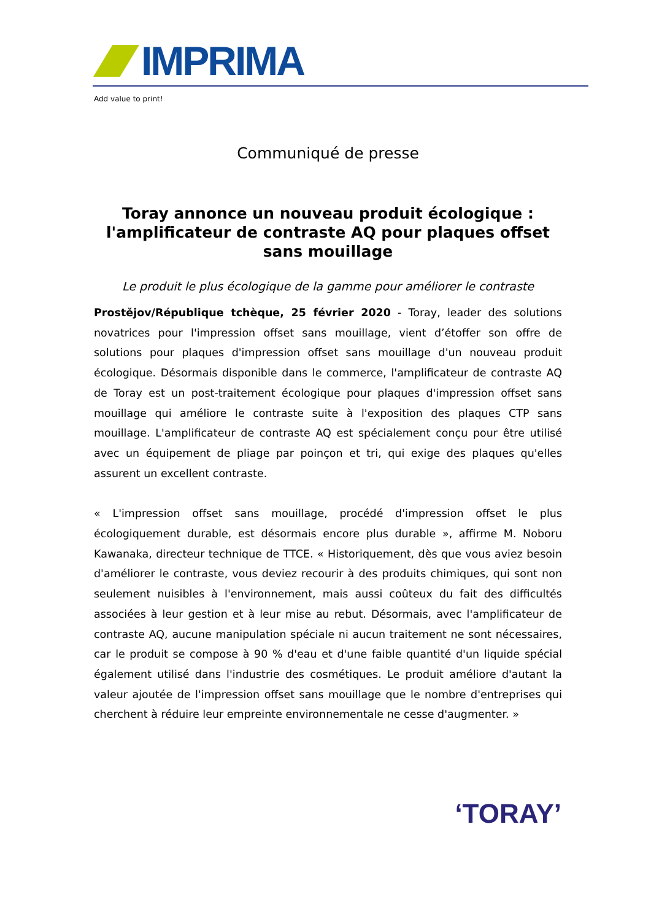IMPRIMA
Add value to print!
Communiqué de presse
Toray annonce un nouveau produit écologique : l'amplificateur de contraste AQ pour plaques offset sans mouillage
Le produit le plus écologique de la gamme pour améliorer le contraste
Prostějov/République tchèque, 25 février 2020 - Toray, leader des solutions novatrices pour l'impression offset sans mouillage, vient d’étoffer son offre de solutions pour plaques d'impression offset sans mouillage d'un nouveau produit écologique. Désormais disponible dans le commerce, l'amplificateur de contraste AQ de Toray est un post-traitement écologique pour plaques d'impression offset sans mouillage qui améliore le contraste suite à l'exposition des plaques CTP sans mouillage. L'amplificateur de contraste AQ est spécialement conçu pour être utilisé avec un équipement de pliage par poinçon et tri, qui exige des plaques qu'elles assurent un excellent contraste.
« L'impression offset sans mouillage, procédé d'impression offset le plus écologiquement durable, est désormais encore plus durable », affirme M. Noboru Kawanaka, directeur technique de TTCE. « Historiquement, dès que vous aviez besoin d'améliorer le contraste, vous deviez recourir à des produits chimiques, qui sont non seulement nuisibles à l'environnement, mais aussi coûteux du fait des difficultés associées à leur gestion et à leur mise au rebut. Désormais, avec l'amplificateur de contraste AQ, aucune manipulation spéciale ni aucun traitement ne sont nécessaires, car le produit se compose à 90 % d'eau et d'une faible quantité d'un liquide spécial également utilisé dans l'industrie des cosmétiques. Le produit améliore d'autant la valeur ajoutée de l'impression offset sans mouillage que le nombre d'entreprises qui cherchent à réduire leur empreinte environnementale ne cesse d'augmenter. »
‘TORAY’